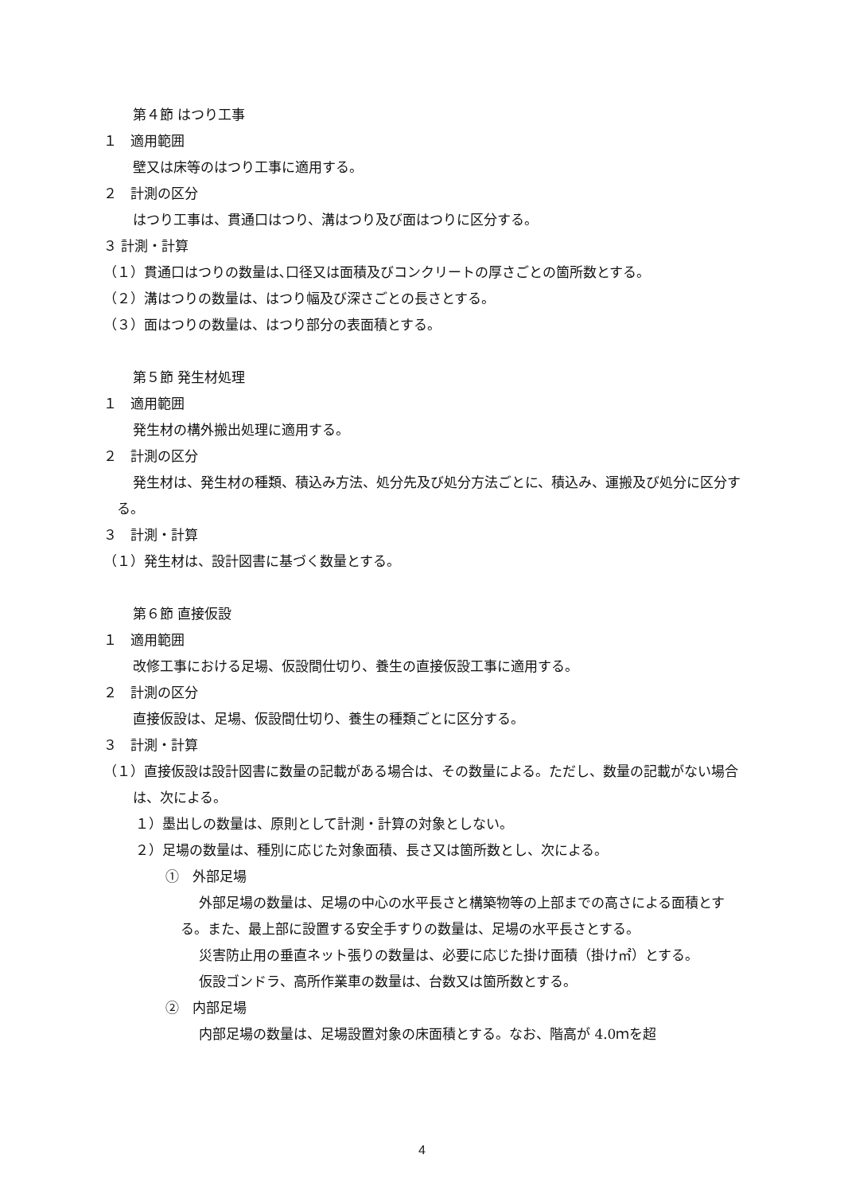第４節 はつり工事
１　適用範囲
壁又は床等のはつり工事に適用する。
２　計測の区分
はつり工事は、貫通口はつり、溝はつり及び面はつりに区分する。
３ 計測・計算
（１）貫通口はつりの数量は､口径又は面積及びコンクリートの厚さごとの箇所数とする。
（２）溝はつりの数量は、はつり幅及び深さごとの長さとする。
（３）面はつりの数量は、はつり部分の表面積とする。
第５節 発生材処理
１　適用範囲
発生材の構外搬出処理に適用する。
２　計測の区分
発生材は、発生材の種類、積込み方法、処分先及び処分方法ごとに、積込み、運搬及び処分に区分する。
３　計測・計算
（１）発生材は、設計図書に基づく数量とする。
第６節 直接仮設
１　適用範囲
改修工事における足場、仮設間仕切り、養生の直接仮設工事に適用する。
２　計測の区分
直接仮設は、足場、仮設間仕切り、養生の種類ごとに区分する。
３　計測・計算
（１）直接仮設は設計図書に数量の記載がある場合は、その数量による。ただし、数量の記載がない場合は、次による。
１）墨出しの数量は、原則として計測・計算の対象としない。
２）足場の数量は、種別に応じた対象面積、長さ又は箇所数とし、次による。
①　外部足場
外部足場の数量は、足場の中心の水平長さと構築物等の上部までの高さによる面積とする。また、最上部に設置する安全手すりの数量は、足場の水平長さとする。
災害防止用の垂直ネット張りの数量は、必要に応じた掛け面積（掛け㎡）とする。
仮設ゴンドラ、高所作業車の数量は、台数又は箇所数とする。
②　内部足場
内部足場の数量は、足場設置対象の床面積とする。なお、階高が 4.0ｍを超
4